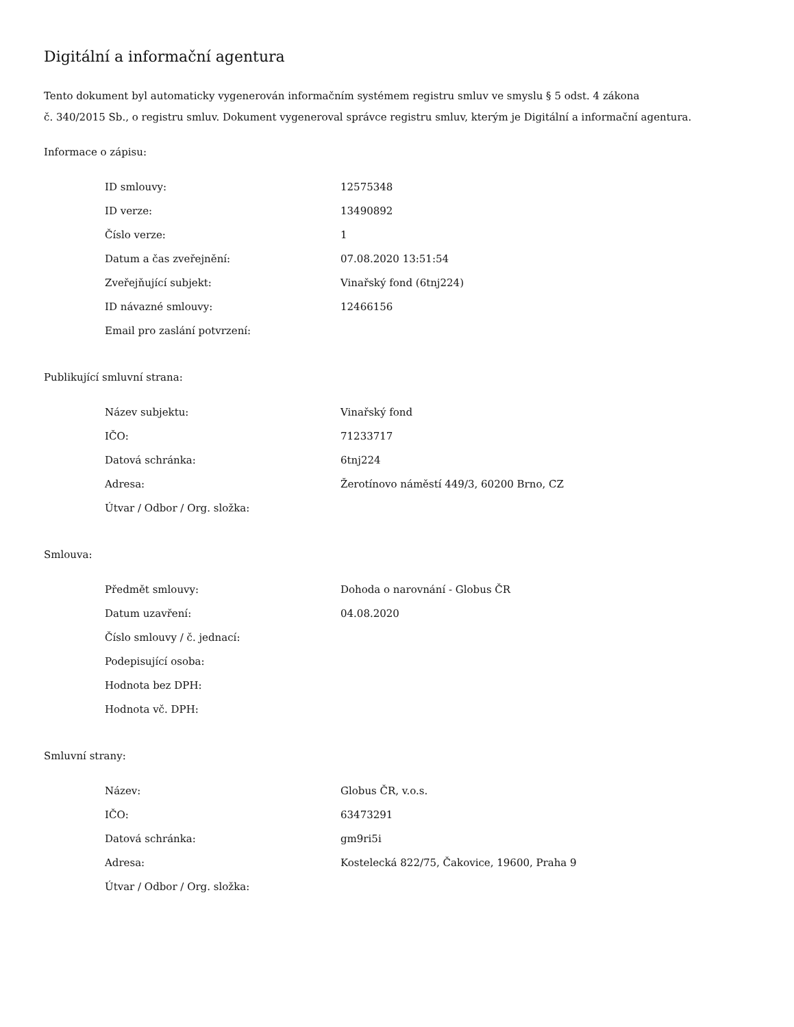Digitální a informační agentura
Tento dokument byl automaticky vygenerován informačním systémem registru smluv ve smyslu § 5 odst. 4 zákona
č. 340/2015 Sb., o registru smluv. Dokument vygeneroval správce registru smluv, kterým je Digitální a informační agentura.
Informace o zápisu:
| ID smlouvy: | 12575348 |
| ID verze: | 13490892 |
| Číslo verze: | 1 |
| Datum a čas zveřejnění: | 07.08.2020 13:51:54 |
| Zveřejňující subjekt: | Vinařský fond (6tnj224) |
| ID návazné smlouvy: | 12466156 |
| Email pro zaslání potvrzení: | |
Publikující smluvní strana:
| Název subjektu: | Vinařský fond |
| IČO: | 71233717 |
| Datová schránka: | 6tnj224 |
| Adresa: | Žerotínovo náměstí 449/3, 60200 Brno, CZ |
| Útvar / Odbor / Org. složka: | |
Smlouva:
| Předmět smlouvy: | Dohoda o narovnání - Globus ČR |
| Datum uzavření: | 04.08.2020 |
| Číslo smlouvy / č. jednací: | |
| Podepisující osoba: | |
| Hodnota bez DPH: | |
| Hodnota vč. DPH: | |
Smluvní strany:
| Název: | Globus ČR, v.o.s. |
| IČO: | 63473291 |
| Datová schránka: | gm9ri5i |
| Adresa: | Kostelecká 822/75, Čakovice, 19600, Praha 9 |
| Útvar / Odbor / Org. složka: | |